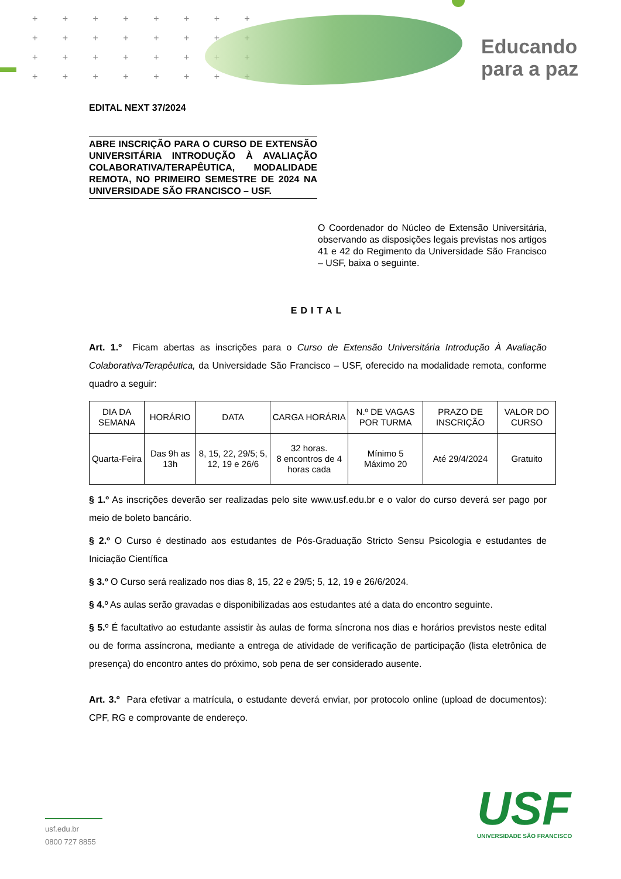+ + + + + + + +
+ + + + + + + +
+ + + + + + + +
+ + + + + + + +
Educando
para a paz
EDITAL NEXT 37/2024
ABRE INSCRIÇÃO PARA O CURSO DE EXTENSÃO UNIVERSITÁRIA INTRODUÇÃO À AVALIAÇÃO COLABORATIVA/TERAPÊUTICA, MODALIDADE REMOTA, NO PRIMEIRO SEMESTRE DE 2024 NA UNIVERSIDADE SÃO FRANCISCO – USF.
O Coordenador do Núcleo de Extensão Universitária, observando as disposições legais previstas nos artigos 41 e 42 do Regimento da Universidade São Francisco – USF, baixa o seguinte.
EDITAL
Art. 1.º Ficam abertas as inscrições para o Curso de Extensão Universitária Introdução À Avaliação Colaborativa/Terapêutica, da Universidade São Francisco – USF, oferecido na modalidade remota, conforme quadro a seguir:
| DIA DA SEMANA | HORÁRIO | DATA | CARGA HORÁRIA | N.º DE VAGAS POR TURMA | PRAZO DE INSCRIÇÃO | VALOR DO CURSO |
| --- | --- | --- | --- | --- | --- | --- |
| Quarta-Feira | Das 9h as 13h | 8, 15, 22, 29/5; 5, 12, 19 e 26/6 | 32 horas. 8 encontros de 4 horas cada | Mínimo 5 Máximo 20 | Até 29/4/2024 | Gratuito |
§ 1.º As inscrições deverão ser realizadas pelo site www.usf.edu.br e o valor do curso deverá ser pago por meio de boleto bancário.
§ 2.º O Curso é destinado aos estudantes de Pós-Graduação Stricto Sensu Psicologia e estudantes de Iniciação Científica
§ 3.º O Curso será realizado nos dias 8, 15, 22 e 29/5; 5, 12, 19 e 26/6/2024.
§ 4. º As aulas serão gravadas e disponibilizadas aos estudantes até a data do encontro seguinte.
§ 5. º É facultativo ao estudante assistir às aulas de forma síncrona nos dias e horários previstos neste edital ou de forma assíncrona, mediante a entrega de atividade de verificação de participação (lista eletrônica de presença) do encontro antes do próximo, sob pena de ser considerado ausente.
Art. 3.º Para efetivar a matrícula, o estudante deverá enviar, por protocolo online (upload de documentos): CPF, RG e comprovante de endereço.
usf.edu.br
0800 727 8855
USF
UNIVERSIDADE SÃO FRANCISCO